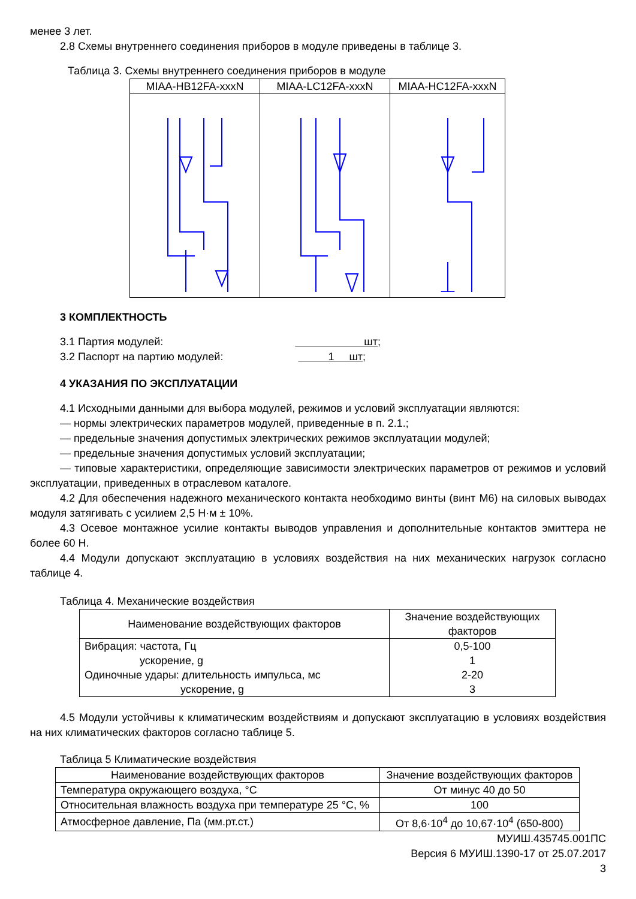менее 3 лет.
2.8 Схемы внутреннего соединения приборов в модуле приведены в таблице 3.
Таблица 3. Схемы внутреннего соединения приборов в модуле
| MIAA-HB12FA-xxxN | MIAA-LC12FA-xxxN | MIAA-HC12FA-xxxN |
| --- | --- | --- |
3 КОМПЛЕКТНОСТЬ
3.1 Партия модулей: шт;
3.2 Паспорт на партию модулей: 1 шт;
4 УКАЗАНИЯ ПО ЭКСПЛУАТАЦИИ
4.1 Исходными данными для выбора модулей, режимов и условий эксплуатации являются:
— нормы электрических параметров модулей, приведенные в п. 2.1.;
— предельные значения допустимых электрических режимов эксплуатации модулей;
— предельные значения допустимых условий эксплуатации;
— типовые характеристики, определяющие зависимости электрических параметров от режимов и условий эксплуатации, приведенных в отраслевом каталоге.
4.2 Для обеспечения надежного механического контакта необходимо винты (винт М6) на силовых выводах модуля затягивать с усилием 2,5 Н·м ± 10%.
4.3 Осевое монтажное усилие контакты выводов управления и дополнительные контактов эмиттера не более 60 Н.
4.4 Модули допускают эксплуатацию в условиях воздействия на них механических нагрузок согласно таблице 4.
Таблица 4. Механические воздействия
| Наименование воздействующих факторов | Значение воздействующих факторов |
| --- | --- |
| Вибрация: частота, Гц ускорение, g Одиночные удары: длительность импульса, мс ускорение, g | 0,5-100 1 2-20 3 |
4.5 Модули устойчивы к климатическим воздействиям и допускают эксплуатацию в условиях воздействия на них климатических факторов согласно таблице 5.
Таблица 5 Климатические воздействия
| Наименование воздействующих факторов | Значение воздействующих факторов |
| --- | --- |
| Температура окружающего воздуха, °С | От минус 40 до 50 |
| Относительная влажность воздуха при температуре 25 °С, % | 100 |
| Атмосферное давление, Па (мм.рт.ст.) | От 8,6·10<sup>4</sup> до 10,67·10<sup>4</sup> (650-800) |
МУИШ.435745.001ПС
Версия 6 МУИШ.1390-17 от 25.07.2017
3